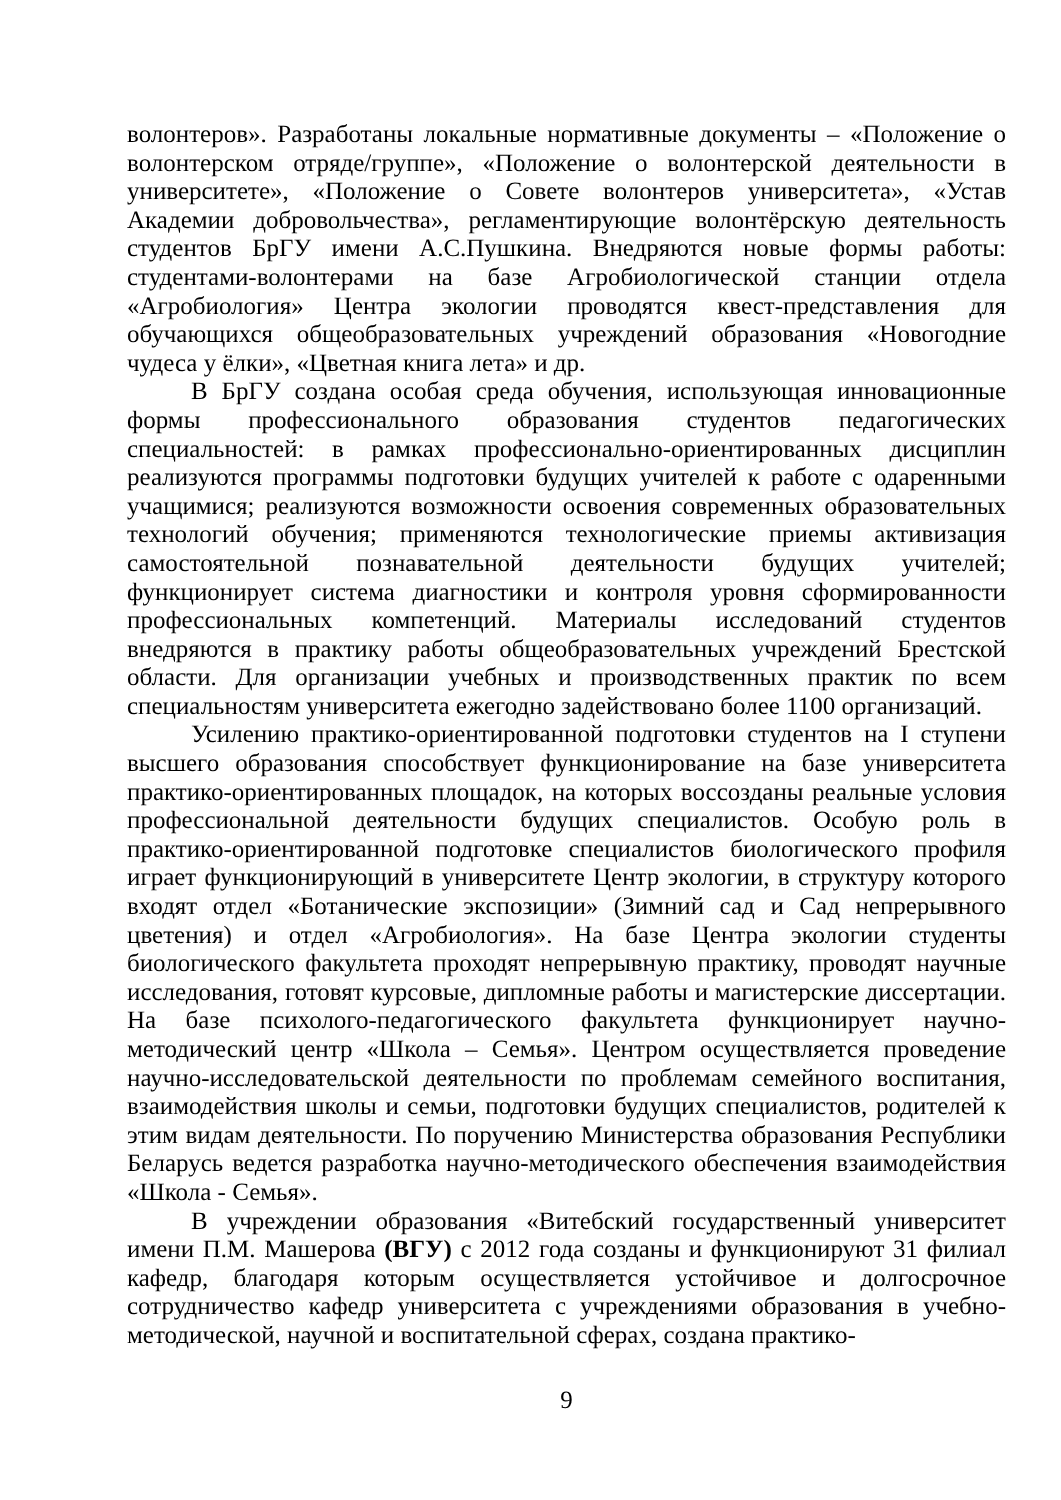волонтеров». Разработаны локальные нормативные документы – «Положение о волонтерском отряде/группе», «Положение о волонтерской деятельности в университете», «Положение о Совете волонтеров университета», «Устав Академии добровольчества», регламентирующие волонтёрскую деятельность студентов БрГУ имени А.С.Пушкина. Внедряются новые формы работы: студентами-волонтерами на базе Агробиологической станции отдела «Агробиология» Центра экологии проводятся квест-представления для обучающихся общеобразовательных учреждений образования «Новогодние чудеса у ёлки», «Цветная книга лета» и др.
В БрГУ создана особая среда обучения, использующая инновационные формы профессионального образования студентов педагогических специальностей: в рамках профессионально-ориентированных дисциплин реализуются программы подготовки будущих учителей к работе с одаренными учащимися; реализуются возможности освоения современных образовательных технологий обучения; применяются технологические приемы активизация самостоятельной познавательной деятельности будущих учителей; функционирует система диагностики и контроля уровня сформированности профессиональных компетенций. Материалы исследований студентов внедряются в практику работы общеобразовательных учреждений Брестской области. Для организации учебных и производственных практик по всем специальностям университета ежегодно задействовано более 1100 организаций.
Усилению практико-ориентированной подготовки студентов на I ступени высшего образования способствует функционирование на базе университета практико-ориентированных площадок, на которых воссозданы реальные условия профессиональной деятельности будущих специалистов. Особую роль в практико-ориентированной подготовке специалистов биологического профиля играет функционирующий в университете Центр экологии, в структуру которого входят отдел «Ботанические экспозиции» (Зимний сад и Сад непрерывного цветения) и отдел «Агробиология». На базе Центра экологии студенты биологического факультета проходят непрерывную практику, проводят научные исследования, готовят курсовые, дипломные работы и магистерские диссертации. На базе психолого-педагогического факультета функционирует научно-методический центр «Школа – Семья». Центром осуществляется проведение научно-исследовательской деятельности по проблемам семейного воспитания, взаимодействия школы и семьи, подготовки будущих специалистов, родителей к этим видам деятельности. По поручению Министерства образования Республики Беларусь ведется разработка научно-методического обеспечения взаимодействия «Школа - Семья».
В учреждении образования «Витебский государственный университет имени П.М. Машерова (ВГУ) с 2012 года созданы и функционируют 31 филиал кафедр, благодаря которым осуществляется устойчивое и долгосрочное сотрудничество кафедр университета с учреждениями образования в учебно-методической, научной и воспитательной сферах, создана практико-
9